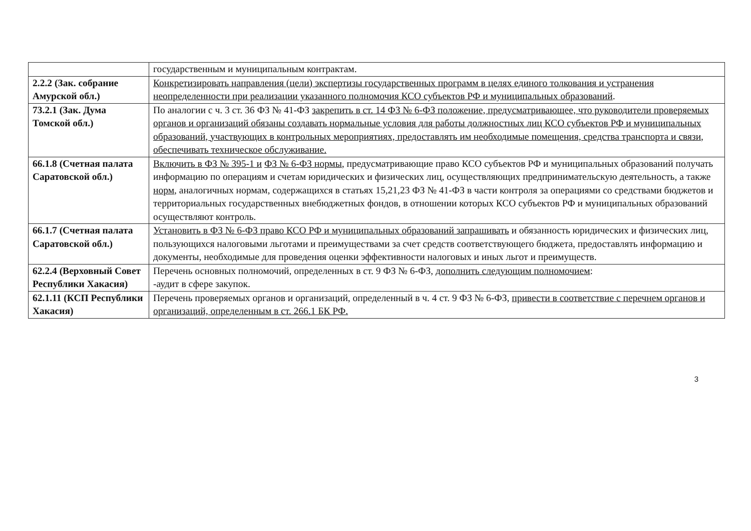| | государственным и муниципальным контрактам. |
| 2.2.2 (Зак. собрание Амурской обл.) | Конкретизировать направления (цели) экспертизы государственных программ в целях единого толкования и устранения неопределенности при реализации указанного полномочия КСО субъектов РФ и муниципальных образований . |
| 73.2.1 (Зак. Дума Томской обл.) | По аналогии с ч. 3 ст. 36 ФЗ № 41-ФЗ закрепить в ст. 14 ФЗ № 6-ФЗ положение, предусматривающее, что руководители проверяемых органов и организаций обязаны создавать нормальные условия для работы должностных лиц КСО субъектов РФ и муниципальных образований, участвующих в контрольных мероприятиях, предоставлять им необходимые помещения, средства транспорта и связи, обеспечивать техническое обслуживание. |
| 66.1.8 (Счетная палата Саратовской обл.) | Включить в ФЗ № 395-1 и ФЗ № 6-ФЗ нормы , предусматривающие право КСО субъектов РФ и муниципальных образований получать информацию по операциям и счетам юридических и физических лиц, осуществляющих предпринимательскую деятельность, а также норм , аналогичных нормам, содержащихся в статьях 15,21,23 ФЗ № 41-ФЗ в части контроля за операциями со средствами бюджетов и территориальных государственных внебюджетных фондов, в отношении которых КСО субъектов РФ и муниципальных образований осуществляют контроль. |
| 66.1.7 (Счетная палата Саратовской обл.) | Установить в ФЗ № 6-ФЗ право КСО РФ и муниципальных образований запрашивать и обязанность юридических и физических лиц, пользующихся налоговыми льготами и преимуществами за счет средств соответствующего бюджета, предоставлять информацию и документы, необходимые для проведения оценки эффективности налоговых и иных льгот и преимуществ. |
| 62.2.4 (Верховный Совет Республики Хакасия) | Перечень основных полномочий, определенных в ст. 9 ФЗ № 6-ФЗ, дополнить следующим полномочием : -аудит в сфере закупок. |
| 62.1.11 (КСП Республики Хакасия) | Перечень проверяемых органов и организаций, определенный в ч. 4 ст. 9 ФЗ № 6-ФЗ, привести в соответствие с перечнем органов и организаций, определенным в ст. 266.1 БК РФ. |
3